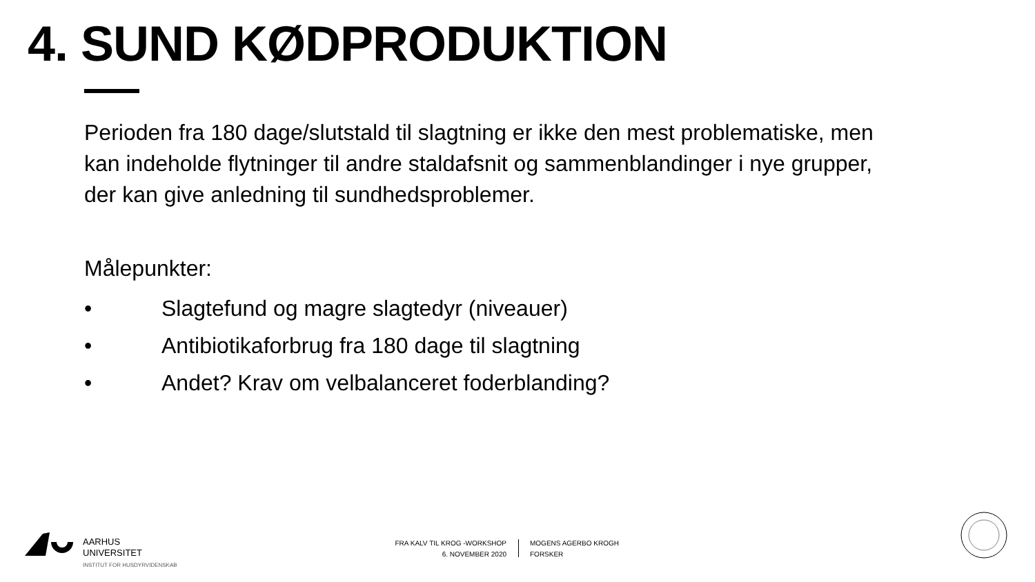4. SUND KØDPRODUKTION
Perioden fra 180 dage/slutstald til slagtning er ikke den mest problematiske, men kan indeholde flytninger til andre staldafsnit og sammenblandinger i nye grupper, der kan give anledning til sundhedsproblemer.
Målepunkter:
• Slagtefund og magre slagtedyr (niveauer)
• Antibiotikaforbrug fra 180 dage til slagtning
• Andet? Krav om velbalanceret foderblanding?
AARHUS
UNIVERSITET
INSTITUT FOR HUSDYRVIDENSKAB
FRA KALV TIL KROG -WORKSHOP
6. NOVEMBER 2020
MOGENS AGERBO KROGH
FORSKER